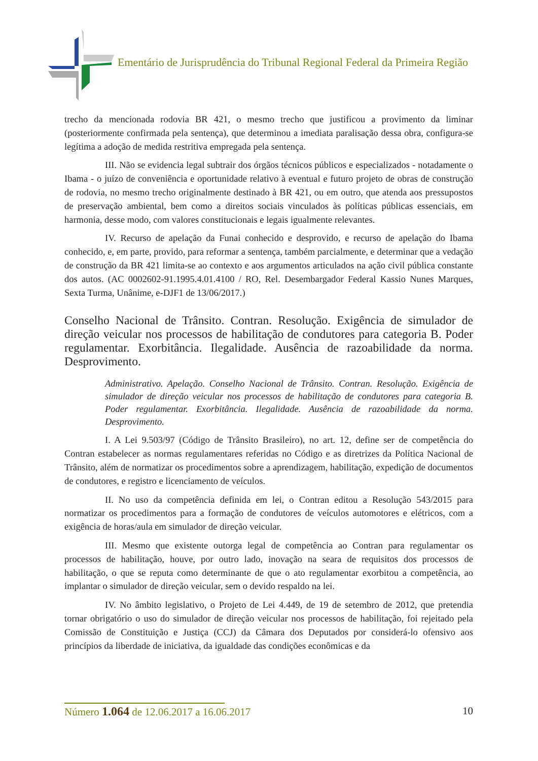Ementário de Jurisprudência do Tribunal Regional Federal da Primeira Região
trecho da mencionada rodovia BR 421, o mesmo trecho que justificou a provimento da liminar (posteriormente confirmada pela sentença), que determinou a imediata paralisação dessa obra, configura-se legítima a adoção de medida restritiva empregada pela sentença.
III. Não se evidencia legal subtrair dos órgãos técnicos públicos e especializados - notadamente o Ibama - o juízo de conveniência e oportunidade relativo à eventual e futuro projeto de obras de construção de rodovia, no mesmo trecho originalmente destinado à BR 421, ou em outro, que atenda aos pressupostos de preservação ambiental, bem como a direitos sociais vinculados às políticas públicas essenciais, em harmonia, desse modo, com valores constitucionais e legais igualmente relevantes.
IV. Recurso de apelação da Funai conhecido e desprovido, e recurso de apelação do Ibama conhecido, e, em parte, provido, para reformar a sentença, também parcialmente, e determinar que a vedação de construção da BR 421 limita-se ao contexto e aos argumentos articulados na ação civil pública constante dos autos. (AC 0002602-91.1995.4.01.4100 / RO, Rel. Desembargador Federal Kassio Nunes Marques, Sexta Turma, Unânime, e-DJF1 de 13/06/2017.)
Conselho Nacional de Trânsito. Contran. Resolução. Exigência de simulador de direção veicular nos processos de habilitação de condutores para categoria B. Poder regulamentar. Exorbitância. Ilegalidade. Ausência de razoabilidade da norma. Desprovimento.
Administrativo. Apelação. Conselho Nacional de Trânsito. Contran. Resolução. Exigência de simulador de direção veicular nos processos de habilitação de condutores para categoria B. Poder regulamentar. Exorbitância. Ilegalidade. Ausência de razoabilidade da norma. Desprovimento.
I. A Lei 9.503/97 (Código de Trânsito Brasileiro), no art. 12, define ser de competência do Contran estabelecer as normas regulamentares referidas no Código e as diretrizes da Política Nacional de Trânsito, além de normatizar os procedimentos sobre a aprendizagem, habilitação, expedição de documentos de condutores, e registro e licenciamento de veículos.
II. No uso da competência definida em lei, o Contran editou a Resolução 543/2015 para normatizar os procedimentos para a formação de condutores de veículos automotores e elétricos, com a exigência de horas/aula em simulador de direção veicular.
III. Mesmo que existente outorga legal de competência ao Contran para regulamentar os processos de habilitação, houve, por outro lado, inovação na seara de requisitos dos processos de habilitação, o que se reputa como determinante de que o ato regulamentar exorbitou a competência, ao implantar o simulador de direção veicular, sem o devido respaldo na lei.
IV. No âmbito legislativo, o Projeto de Lei 4.449, de 19 de setembro de 2012, que pretendia tornar obrigatório o uso do simulador de direção veicular nos processos de habilitação, foi rejeitado pela Comissão de Constituição e Justiça (CCJ) da Câmara dos Deputados por considerá-lo ofensivo aos princípios da liberdade de iniciativa, da igualdade das condições econômicas e da
Número 1.064 de 12.06.2017 a 16.06.2017 10